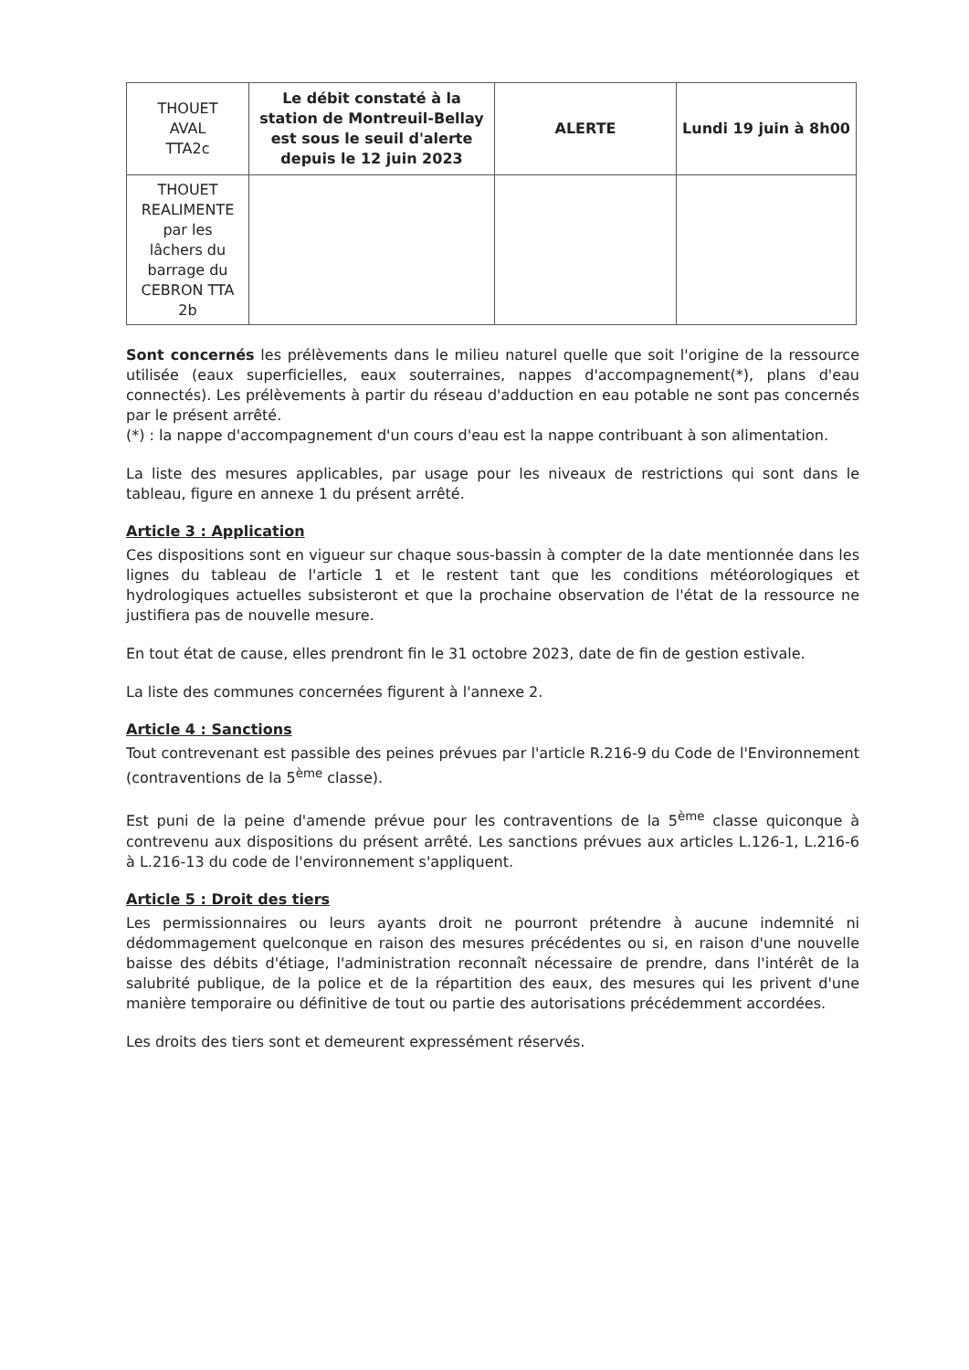| THOUET AVAL TTA2c | Le débit constaté à la station de Montreuil-Bellay est sous le seuil d'alerte depuis le 12 juin 2023 | ALERTE | Lundi 19 juin à 8h00 |
| THOUET REALIMENTE par les lâchers du barrage du CEBRON TTA 2b | | | |
Sont concernés les prélèvements dans le milieu naturel quelle que soit l'origine de la ressource utilisée (eaux superficielles, eaux souterraines, nappes d'accompagnement(*), plans d'eau connectés). Les prélèvements à partir du réseau d'adduction en eau potable ne sont pas concernés par le présent arrêté.
(*) : la nappe d'accompagnement d'un cours d'eau est la nappe contribuant à son alimentation.
La liste des mesures applicables, par usage pour les niveaux de restrictions qui sont dans le tableau, figure en annexe 1 du présent arrêté.
Article 3 : Application
Ces dispositions sont en vigueur sur chaque sous-bassin à compter de la date mentionnée dans les lignes du tableau de l'article 1 et le restent tant que les conditions météorologiques et hydrologiques actuelles subsisteront et que la prochaine observation de l'état de la ressource ne justifiera pas de nouvelle mesure.
En tout état de cause, elles prendront fin le 31 octobre 2023, date de fin de gestion estivale.
La liste des communes concernées figurent à l'annexe 2.
Article 4 : Sanctions
Tout contrevenant est passible des peines prévues par l'article R.216-9 du Code de l'Environnement (contraventions de la 5<sup>ème</sup> classe).
Est puni de la peine d'amende prévue pour les contraventions de la 5<sup>ème</sup> classe quiconque à contrevenu aux dispositions du présent arrêté. Les sanctions prévues aux articles L.126-1, L.216-6 à L.216-13 du code de l'environnement s'appliquent.
Article 5 : Droit des tiers
Les permissionnaires ou leurs ayants droit ne pourront prétendre à aucune indemnité ni dédommagement quelconque en raison des mesures précédentes ou si, en raison d'une nouvelle baisse des débits d'étiage, l'administration reconnaît nécessaire de prendre, dans l'intérêt de la salubrité publique, de la police et de la répartition des eaux, des mesures qui les privent d'une manière temporaire ou définitive de tout ou partie des autorisations précédemment accordées.
Les droits des tiers sont et demeurent expressément réservés.